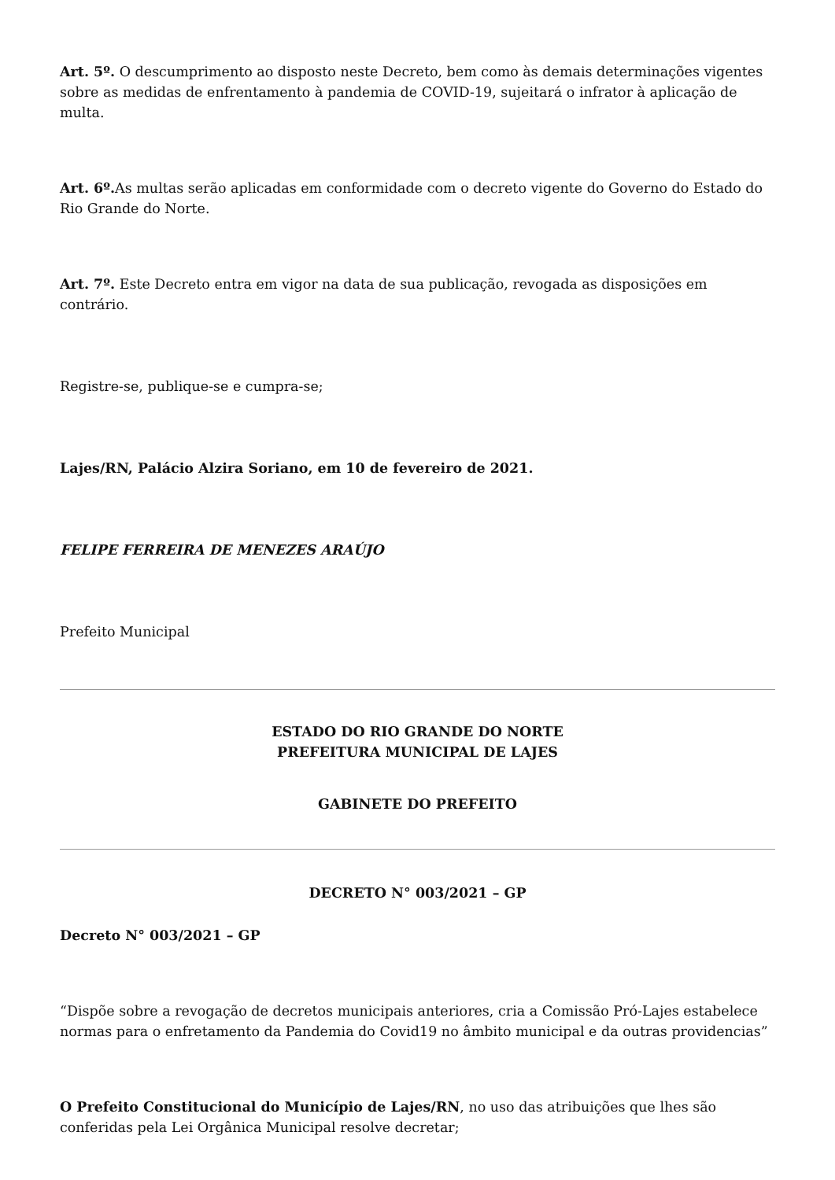Art. 5º. O descumprimento ao disposto neste Decreto, bem como às demais determinações vigentes sobre as medidas de enfrentamento à pandemia de COVID-19, sujeitará o infrator à aplicação de multa.
Art. 6º. As multas serão aplicadas em conformidade com o decreto vigente do Governo do Estado do Rio Grande do Norte.
Art. 7º. Este Decreto entra em vigor na data de sua publicação, revogada as disposições em contrário.
Registre-se, publique-se e cumpra-se;
Lajes/RN, Palácio Alzira Soriano, em 10 de fevereiro de 2021.
FELIPE FERREIRA DE MENEZES ARAÚJO
Prefeito Municipal
ESTADO DO RIO GRANDE DO NORTE
PREFEITURA MUNICIPAL DE LAJES
GABINETE DO PREFEITO
DECRETO N° 003/2021 – GP
Decreto N° 003/2021 – GP
“Dispõe sobre a revogação de decretos municipais anteriores, cria a Comissão Pró-Lajes estabelece normas para o enfretamento da Pandemia do Covid19 no âmbito municipal e da outras providencias”
O Prefeito Constitucional do Município de Lajes/RN, no uso das atribuições que lhes são conferidas pela Lei Orgânica Municipal resolve decretar;